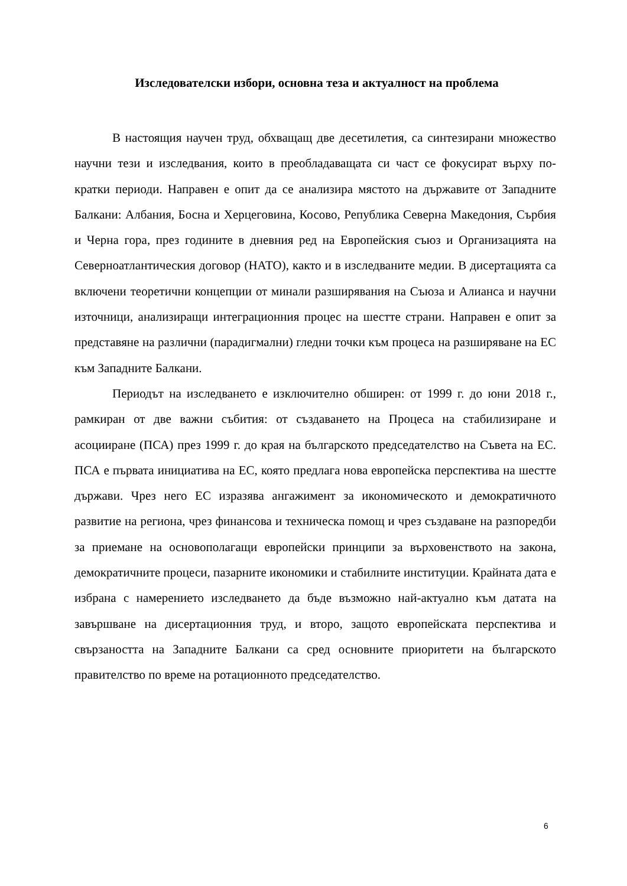Изследователски избори, основна теза и актуалност на проблема
В настоящия научен труд, обхващащ две десетилетия, са синтезирани множество научни тези и изследвания, които в преобладаващата си част се фокусират върху по-кратки периоди. Направен е опит да се анализира мястото на държавите от Западните Балкани: Албания, Босна и Херцеговина, Косово, Република Северна Македония, Сърбия и Черна гора, през годините в дневния ред на Европейския съюз и Организацията на Северноатлантическия договор (НАТО), както и в изследваните медии. В дисертацията са включени теоретични концепции от минали разширявания на Съюза и Алианса и научни източници, анализиращи интеграционния процес на шестте страни. Направен е опит за представяне на различни (парадигмални) гледни точки към процеса на разширяване на ЕС към Западните Балкани.
Периодът на изследването е изключително обширен: от 1999 г. до юни 2018 г., рамкиран от две важни събития: от създаването на Процеса на стабилизиране и асоцииране (ПСА) през 1999 г. до края на българското председателство на Съвета на ЕС. ПСА е първата инициатива на ЕС, която предлага нова европейска перспектива на шестте държави. Чрез него ЕС изразява ангажимент за икономическото и демократичното развитие на региона, чрез финансова и техническа помощ и чрез създаване на разпоредби за приемане на основополагащи европейски принципи за върховенството на закона, демократичните процеси, пазарните икономики и стабилните институции. Крайната дата е избрана с намерението изследването да бъде възможно най-актуално към датата на завършване на дисертационния труд, и второ, защото европейската перспектива и свързаността на Западните Балкани са сред основните приоритети на българското правителство по време на ротационното председателство.
6